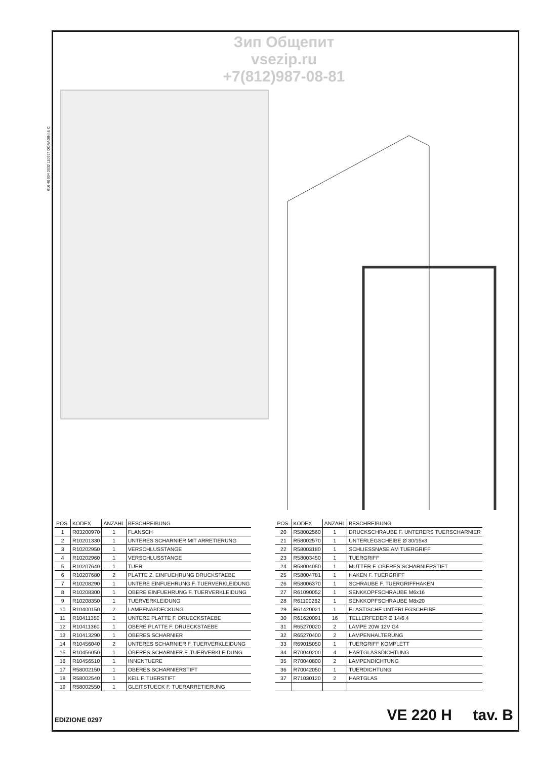016 40 004 3032 110997 DONADINI & C
Зип Общепит
vsezip.ru
+7(812)987-08-81
| POS. | KODEX | ANZAHL | BESCHREIBUNG |
| --- | --- | --- | --- |
| 1 | R03200970 | 1 | FLANSCH |
| 2 | R10201330 | 1 | UNTERES SCHARNIER MIT ARRETIERUNG |
| 3 | R10202950 | 1 | VERSCHLUSSTANGE |
| 4 | R10202960 | 1 | VERSCHLUSSTANGE |
| 5 | R10207640 | 1 | TUER |
| 6 | R10207680 | 2 | PLATTE Z. EINFUEHRUNG DRUCKSTAEBE |
| 7 | R10208290 | 1 | UNTERE EINFUEHRUNG F. TUERVERKLEIDUNG |
| 8 | R10208300 | 1 | OBERE EINFUEHRUNG F. TUERVERKLEIDUNG |
| 9 | R10208350 | 1 | TUERVERKLEIDUNG |
| 10 | R10400150 | 2 | LAMPENABDECKUNG |
| 11 | R10411350 | 1 | UNTERE PLATTE F. DRUECKSTAEBE |
| 12 | R10411360 | 1 | OBERE PLATTE F. DRUECKSTAEBE |
| 13 | R10413290 | 1 | OBERES SCHARNIER |
| 14 | R10456040 | 2 | UNTERES SCHARNIER F. TUERVERKLEIDUNG |
| 15 | R10456050 | 1 | OBERES SCHARNIER F. TUERVERKLEIDUNG |
| 16 | R10456510 | 1 | INNENTUERE |
| 17 | R58002150 | 1 | OBERES SCHARNIERSTIFT |
| 18 | R58002540 | 1 | KEIL F. TUERSTIFT |
| 19 | R58002550 | 1 | GLEITSTUECK F. TUERARRETIERUNG |
| POS. | KODEX | ANZAHL | BESCHREIBUNG |
| --- | --- | --- | --- |
| 20 | R58002560 | 1 | DRUCKSCHRAUBE F. UNTERERS TUERSCHARNIER |
| 21 | R58002570 | 1 | UNTERLEGSCHEIBE Ø 30/15x3 |
| 22 | R58003180 | 1 | SCHLIESSNASE AM TUERGRIFF |
| 23 | R58003450 | 1 | TUERGRIFF |
| 24 | R58004050 | 1 | MUTTER F. OBERES SCHARNIERSTIFT |
| 25 | R58004781 | 1 | HAKEN F. TUERGRIFF |
| 26 | R58006370 | 1 | SCHRAUBE F. TUERGRIFFHAKEN |
| 27 | R61090052 | 1 | SENKKOPFSCHRAUBE M6x16 |
| 28 | R61100262 | 1 | SENKKOPFSCHRAUBE M8x20 |
| 29 | R61420021 | 1 | ELASTISCHE UNTERLEGSCHEIBE |
| 30 | R61620091 | 16 | TELLERFEDER Ø 14/6.4 |
| 31 | R65270020 | 2 | LAMPE 20W 12V G4 |
| 32 | R65270400 | 2 | LAMPENHALTERUNG |
| 33 | R69015050 | 1 | TUERGRIFF KOMPLETT |
| 34 | R70040200 | 4 | HARTGLASSDICHTUNG |
| 35 | R70040800 | 2 | LAMPENDICHTUNG |
| 36 | R70042050 | 1 | TUERDICHTUNG |
| 37 | R71030120 | 2 | HARTGLAS |
EDIZIONE 0297 VE 220 H tav. B